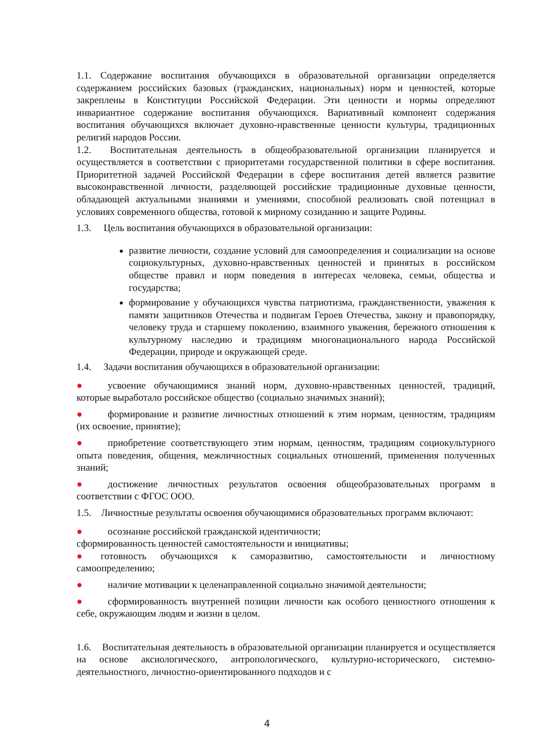1.1. Содержание воспитания обучающихся в образовательной организации определяется содержанием российских базовых (гражданских, национальных) норм и ценностей, которые закреплены в Конституции Российской Федерации. Эти ценности и нормы определяют инвариантное содержание воспитания обучающихся. Вариативный компонент содержания воспитания обучающихся включает духовно-нравственные ценности культуры, традиционных религий народов России.
1.2. Воспитательная деятельность в общеобразовательной организации планируется и осуществляется в соответствии с приоритетами государственной политики в сфере воспитания. Приоритетной задачей Российской Федерации в сфере воспитания детей является развитие высоконравственной личности, разделяющей российские традиционные духовные ценности, обладающей актуальными знаниями и умениями, способной реализовать свой потенциал в условиях современного общества, готовой к мирному созиданию и защите Родины.
1.3. Цель воспитания обучающихся в образовательной организации:
развитие личности, создание условий для самоопределения и социализации на основе социокультурных, духовно-нравственных ценностей и принятых в российском обществе правил и норм поведения в интересах человека, семьи, общества и государства;
формирование у обучающихся чувства патриотизма, гражданственности, уважения к памяти защитников Отечества и подвигам Героев Отечества, закону и правопорядку, человеку труда и старшему поколению, взаимного уважения, бережного отношения к культурному наследию и традициям многонационального народа Российской Федерации, природе и окружающей среде.
1.4. Задачи воспитания обучающихся в образовательной организации:
● усвоение обучающимися знаний норм, духовно-нравственных ценностей, традиций, которые выработало российское общество (социально значимых знаний);
● формирование и развитие личностных отношений к этим нормам, ценностям, традициям (их освоение, принятие);
● приобретение соответствующего этим нормам, ценностям, традициям социокультурного опыта поведения, общения, межличностных социальных отношений, применения полученных знаний;
● достижение личностных результатов освоения общеобразовательных программ в соответствии с ФГОС ООО.
1.5. Личностные результаты освоения обучающимися образовательных программ включают:
● осознание российской гражданской идентичности;
сформированность ценностей самостоятельности и инициативы;
● готовность обучающихся к саморазвитию, самостоятельности и личностному самоопределению;
● наличие мотивации к целенаправленной социально значимой деятельности;
● сформированность внутренней позиции личности как особого ценностного отношения к себе, окружающим людям и жизни в целом.
1.6. Воспитательная деятельность в образовательной организации планируется и осуществляется на основе аксиологического, антропологического, культурно-исторического, системно-деятельностного, личностно-ориентированного подходов и с
4